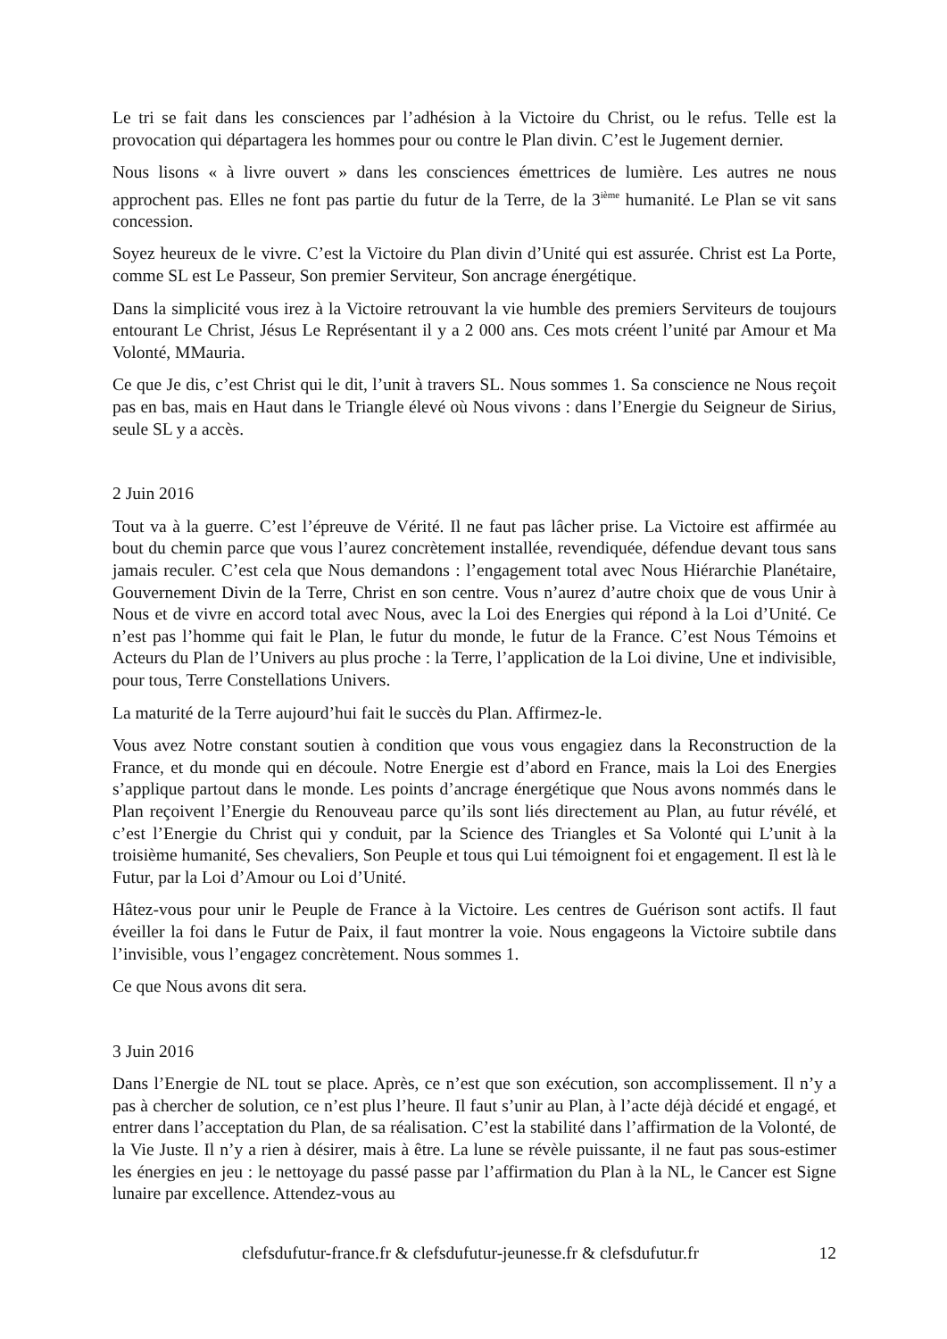Le tri se fait dans les consciences par l’adhésion à la Victoire du Christ, ou le refus. Telle est la provocation qui départagera les hommes pour ou contre le Plan divin. C’est le Jugement dernier.
Nous lisons « à livre ouvert » dans les consciences émettrices de lumière. Les autres ne nous approchent pas. Elles ne font pas partie du futur de la Terre, de la 3<sup>ième</sup> humanité. Le Plan se vit sans concession.
Soyez heureux de le vivre. C’est la Victoire du Plan divin d’Unité qui est assurée. Christ est La Porte, comme SL est Le Passeur, Son premier Serviteur, Son ancrage énergétique.
Dans la simplicité vous irez à la Victoire retrouvant la vie humble des premiers Serviteurs de toujours entourant Le Christ, Jésus Le Représentant il y a 2 000 ans. Ces mots créent l’unité par Amour et Ma Volonté, MMauria.
Ce que Je dis, c’est Christ qui le dit, l’unit à travers SL. Nous sommes 1. Sa conscience ne Nous reçoit pas en bas, mais en Haut dans le Triangle élevé où Nous vivons : dans l’Energie du Seigneur de Sirius, seule SL y a accès.
2 Juin 2016
Tout va à la guerre. C’est l’épreuve de Vérité. Il ne faut pas lâcher prise. La Victoire est affirmée au bout du chemin parce que vous l’aurez concrètement installée, revendiquée, défendue devant tous sans jamais reculer. C’est cela que Nous demandons : l’engagement total avec Nous Hiérarchie Planétaire, Gouvernement Divin de la Terre, Christ en son centre. Vous n’aurez d’autre choix que de vous Unir à Nous et de vivre en accord total avec Nous, avec la Loi des Energies qui répond à la Loi d’Unité. Ce n’est pas l’homme qui fait le Plan, le futur du monde, le futur de la France. C’est Nous Témoins et Acteurs du Plan de l’Univers au plus proche : la Terre, l’application de la Loi divine, Une et indivisible, pour tous, Terre Constellations Univers.
La maturité de la Terre aujourd’hui fait le succès du Plan. Affirmez-le.
Vous avez Notre constant soutien à condition que vous vous engagiez dans la Reconstruction de la France, et du monde qui en découle. Notre Energie est d’abord en France, mais la Loi des Energies s’applique partout dans le monde. Les points d’ancrage énergétique que Nous avons nommés dans le Plan reçoivent l’Energie du Renouveau parce qu’ils sont liés directement au Plan, au futur révélé, et c’est l’Energie du Christ qui y conduit, par la Science des Triangles et Sa Volonté qui L’unit à la troisième humanité, Ses chevaliers, Son Peuple et tous qui Lui témoignent foi et engagement. Il est là le Futur, par la Loi d’Amour ou Loi d’Unité.
Hâtez-vous pour unir le Peuple de France à la Victoire. Les centres de Guérison sont actifs. Il faut éveiller la foi dans le Futur de Paix, il faut montrer la voie. Nous engageons la Victoire subtile dans l’invisible, vous l’engagez concrètement. Nous sommes 1.
Ce que Nous avons dit sera.
3 Juin 2016
Dans l’Energie de NL tout se place. Après, ce n’est que son exécution, son accomplissement. Il n’y a pas à chercher de solution, ce n’est plus l’heure. Il faut s’unir au Plan, à l’acte déjà décidé et engagé, et entrer dans l’acceptation du Plan, de sa réalisation. C’est la stabilité dans l’affirmation de la Volonté, de la Vie Juste. Il n’y a rien à désirer, mais à être. La lune se révèle puissante, il ne faut pas sous-estimer les énergies en jeu : le nettoyage du passé passe par l’affirmation du Plan à la NL, le Cancer est Signe lunaire par excellence. Attendez-vous au
clefsdufutur-france.fr & clefsdufutur-jeunesse.fr & clefsdufutur.fr 12